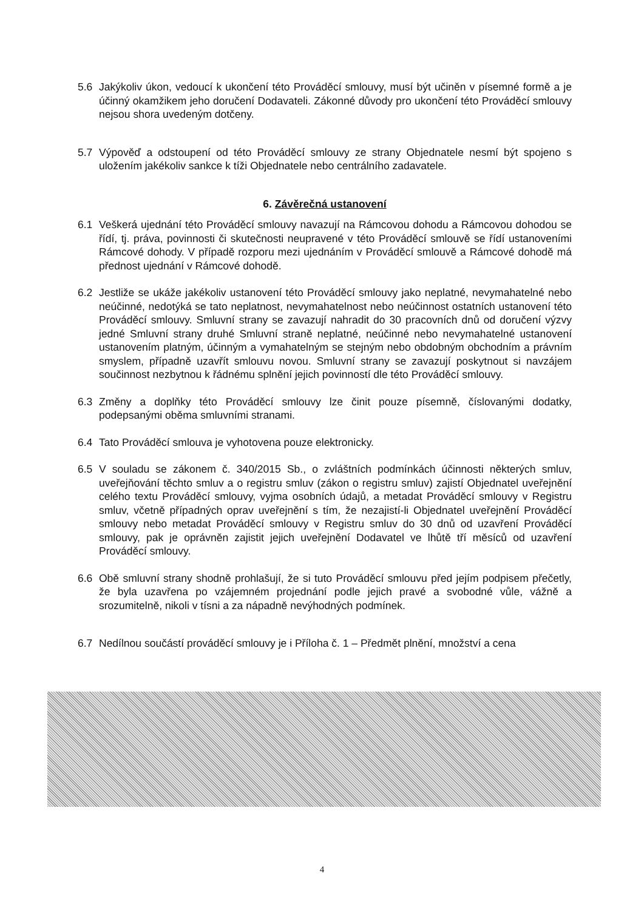5.6 Jakýkoliv úkon, vedoucí k ukončení této Prováděcí smlouvy, musí být učiněn v písemné formě a je účinný okamžikem jeho doručení Dodavateli. Zákonné důvody pro ukončení této Prováděcí smlouvy nejsou shora uvedeným dotčeny.
5.7 Výpověď a odstoupení od této Prováděcí smlouvy ze strany Objednatele nesmí být spojeno s uložením jakékoliv sankce k tíži Objednatele nebo centrálního zadavatele.
6. Závěrečná ustanovení
6.1 Veškerá ujednání této Prováděcí smlouvy navazují na Rámcovou dohodu a Rámcovou dohodou se řídí, tj. práva, povinnosti či skutečnosti neupravené v této Prováděcí smlouvě se řídí ustanoveními Rámcové dohody. V případě rozporu mezi ujednáním v Prováděcí smlouvě a Rámcové dohodě má přednost ujednání v Rámcové dohodě.
6.2 Jestliže se ukáže jakékoliv ustanovení této Prováděcí smlouvy jako neplatné, nevymahatelné nebo neúčinné, nedotýká se tato neplatnost, nevymahatelnost nebo neúčinnost ostatních ustanovení této Prováděcí smlouvy. Smluvní strany se zavazují nahradit do 30 pracovních dnů od doručení výzvy jedné Smluvní strany druhé Smluvní straně neplatné, neúčinné nebo nevymahatelné ustanovení ustanovením platným, účinným a vymahatelným se stejným nebo obdobným obchodním a právním smyslem, případně uzavřít smlouvu novou. Smluvní strany se zavazují poskytnout si navzájem součinnost nezbytnou k řádnému splnění jejich povinností dle této Prováděcí smlouvy.
6.3 Změny a doplňky této Prováděcí smlouvy lze činit pouze písemně, číslovanými dodatky, podepsanými oběma smluvními stranami.
6.4 Tato Prováděcí smlouva je vyhotovena pouze elektronicky.
6.5 V souladu se zákonem č. 340/2015 Sb., o zvláštních podmínkách účinnosti některých smluv, uveřejňování těchto smluv a o registru smluv (zákon o registru smluv) zajistí Objednatel uveřejnění celého textu Prováděcí smlouvy, vyjma osobních údajů, a metadat Prováděcí smlouvy v Registru smluv, včetně případných oprav uveřejnění s tím, že nezajistí-li Objednatel uveřejnění Prováděcí smlouvy nebo metadat Prováděcí smlouvy v Registru smluv do 30 dnů od uzavření Prováděcí smlouvy, pak je oprávněn zajistit jejich uveřejnění Dodavatel ve lhůtě tří měsíců od uzavření Prováděcí smlouvy.
6.6 Obě smluvní strany shodně prohlašují, že si tuto Prováděcí smlouvu před jejím podpisem přečetly, že byla uzavřena po vzájemném projednání podle jejich pravé a svobodné vůle, vážně a srozumitelně, nikoli v tísni a za nápadně nevýhodných podmínek.
6.7 Nedílnou součástí prováděcí smlouvy je i Příloha č. 1 – Předmět plnění, množství a cena
4